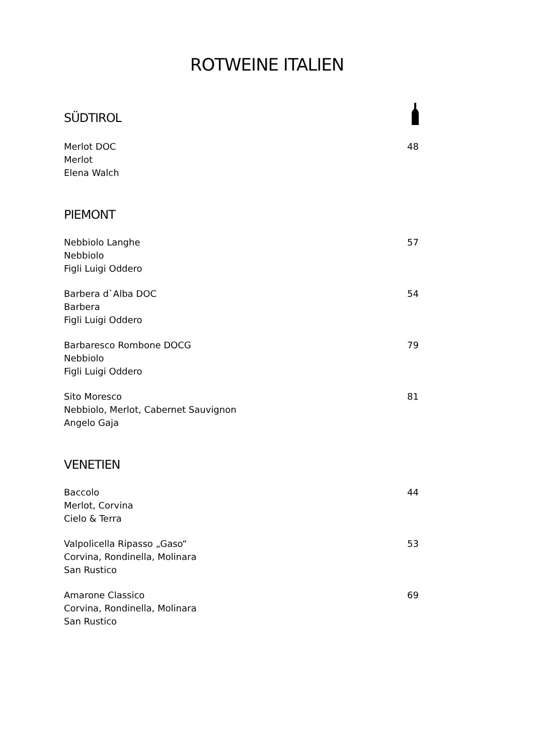ROTWEINE ITALIEN
SÜDTIROL
Merlot DOC
Merlot
Elena Walch
48
PIEMONT
Nebbiolo Langhe
Nebbiolo
Figli Luigi Oddero
57
Barbera d`Alba DOC
Barbera
Figli Luigi Oddero
54
Barbaresco Rombone DOCG
Nebbiolo
Figli Luigi Oddero
79
Sito Moresco
Nebbiolo, Merlot, Cabernet Sauvignon
Angelo Gaja
81
VENETIEN
Baccolo
Merlot, Corvina
Cielo & Terra
44
Valpolicella Ripasso „Gaso“
Corvina, Rondinella, Molinara
San Rustico
53
Amarone Classico
Corvina, Rondinella, Molinara
San Rustico
69